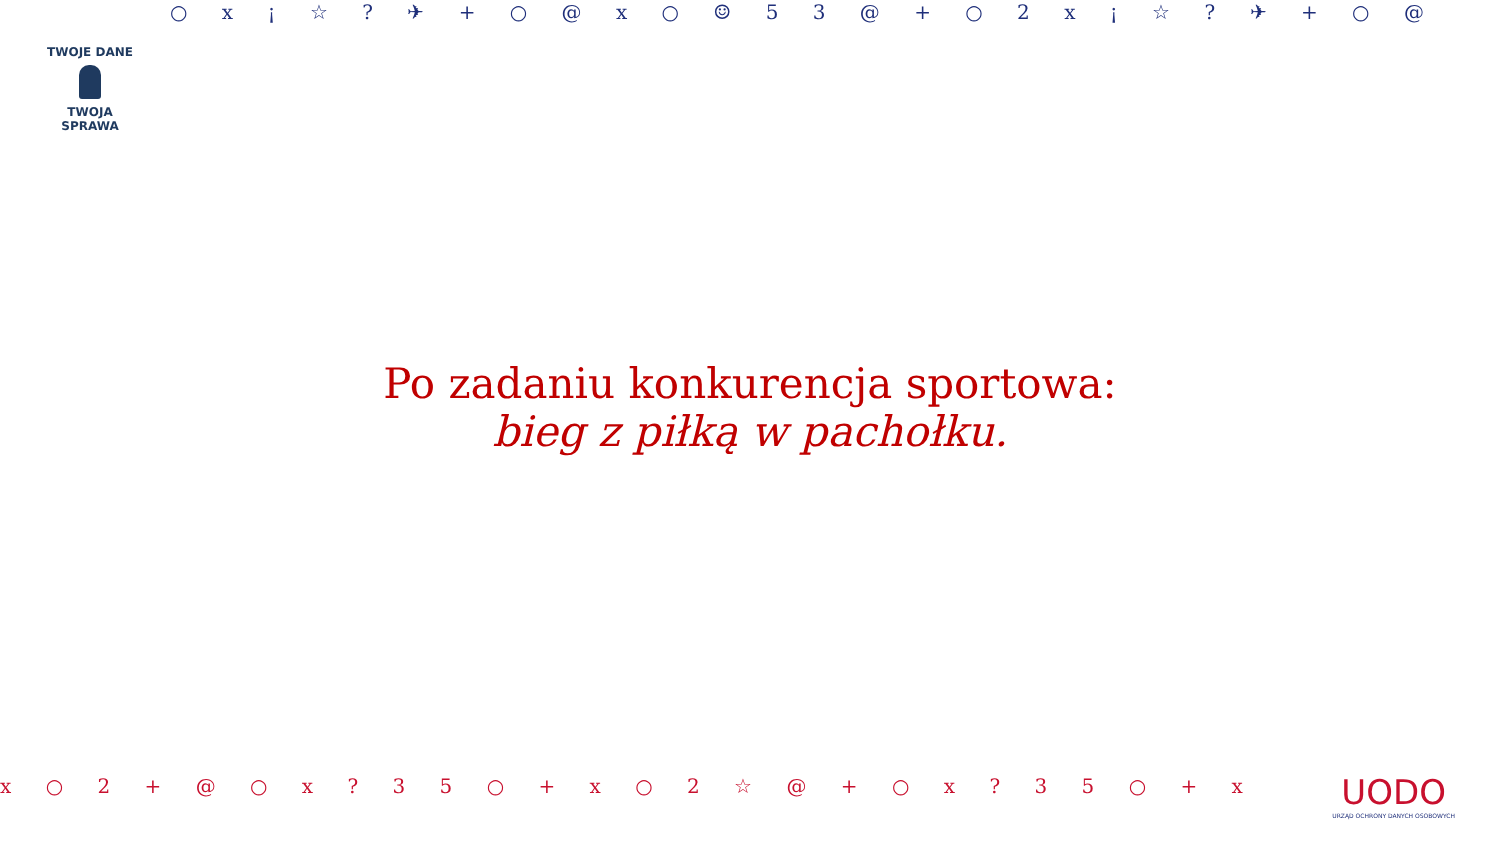○ x ¡ ☆ ? ✈ + ○ @ x ○ ☺ 5 3 @ + ○ 2 x ¡ ☆ ? ✈ + ○ @
TWOJE DANE
TWOJA SPRAWA
Po zadaniu konkurencja sportowa:
bieg z piłką w pachołku.
x ○ 2 + @ ○ x ? 3 5 ○ + x ○ 2 ☆ @ + ○ x ? 3 5 ○ + x
UODO
URZĄD OCHRONY DANYCH OSOBOWYCH